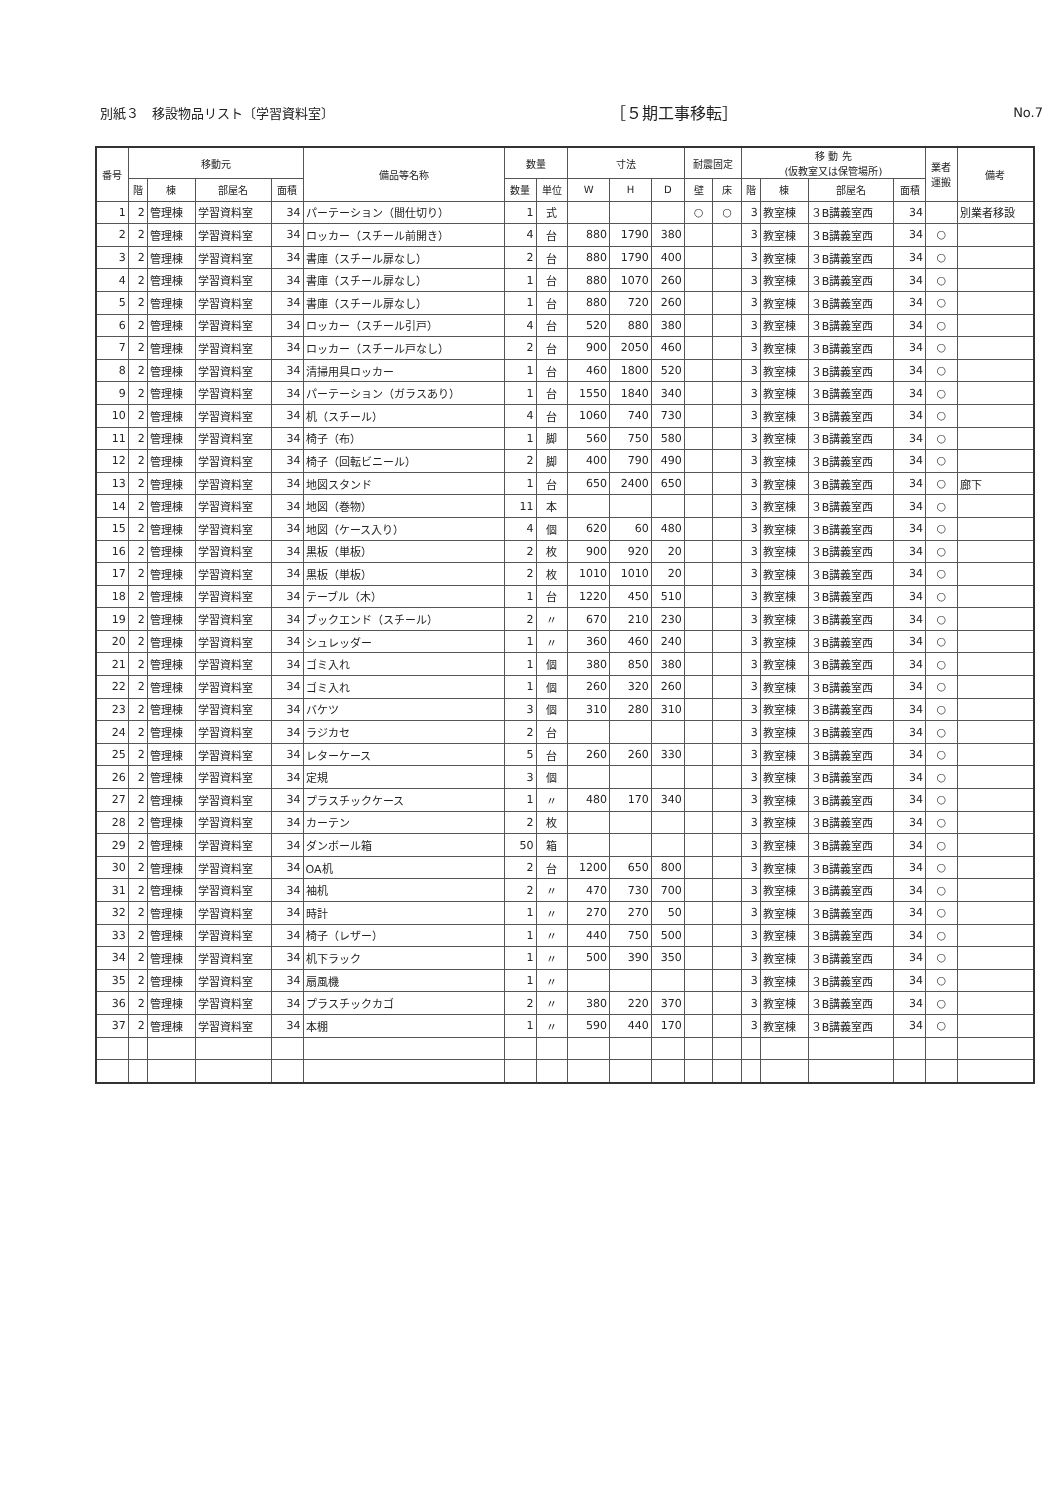別紙３　移設物品リスト〔学習資料室〕 ［５期工事移転］ No.7
| 番号 | 移動元 | | | | 備品等名称 | 数量 | | 寸法 | | | 耐震固定 | | 移 動 先 (仮教室又は保管場所) | | | | 業者 運搬 | 備考 |
| --- | --- | --- | --- | --- | --- | --- | --- | --- | --- | --- | --- | --- | --- | --- | --- | --- | --- | --- |
| | 階 | 棟 | 部屋名 | 面積 | | 数量 | 単位 | W | H | D | 壁 | 床 | 階 | 棟 | 部屋名 | 面積 | | |
| 1 | 2 | 管理棟 | 学習資料室 | 34 | パーテーション（間仕切り） | 1 | 式 | | | | ○ | ○ | 3 | 教室棟 | ３B講義室西 | 34 | | 別業者移設 |
| 2 | 2 | 管理棟 | 学習資料室 | 34 | ロッカー（スチール前開き） | 4 | 台 | 880 | 1790 | 380 | | | 3 | 教室棟 | ３B講義室西 | 34 | ○ | |
| 3 | 2 | 管理棟 | 学習資料室 | 34 | 書庫（スチール扉なし） | 2 | 台 | 880 | 1790 | 400 | | | 3 | 教室棟 | ３B講義室西 | 34 | ○ | |
| 4 | 2 | 管理棟 | 学習資料室 | 34 | 書庫（スチール扉なし） | 1 | 台 | 880 | 1070 | 260 | | | 3 | 教室棟 | ３B講義室西 | 34 | ○ | |
| 5 | 2 | 管理棟 | 学習資料室 | 34 | 書庫（スチール扉なし） | 1 | 台 | 880 | 720 | 260 | | | 3 | 教室棟 | ３B講義室西 | 34 | ○ | |
| 6 | 2 | 管理棟 | 学習資料室 | 34 | ロッカー（スチール引戸） | 4 | 台 | 520 | 880 | 380 | | | 3 | 教室棟 | ３B講義室西 | 34 | ○ | |
| 7 | 2 | 管理棟 | 学習資料室 | 34 | ロッカー（スチール戸なし） | 2 | 台 | 900 | 2050 | 460 | | | 3 | 教室棟 | ３B講義室西 | 34 | ○ | |
| 8 | 2 | 管理棟 | 学習資料室 | 34 | 清掃用具ロッカー | 1 | 台 | 460 | 1800 | 520 | | | 3 | 教室棟 | ３B講義室西 | 34 | ○ | |
| 9 | 2 | 管理棟 | 学習資料室 | 34 | パーテーション（ガラスあり） | 1 | 台 | 1550 | 1840 | 340 | | | 3 | 教室棟 | ３B講義室西 | 34 | ○ | |
| 10 | 2 | 管理棟 | 学習資料室 | 34 | 机（スチール） | 4 | 台 | 1060 | 740 | 730 | | | 3 | 教室棟 | ３B講義室西 | 34 | ○ | |
| 11 | 2 | 管理棟 | 学習資料室 | 34 | 椅子（布） | 1 | 脚 | 560 | 750 | 580 | | | 3 | 教室棟 | ３B講義室西 | 34 | ○ | |
| 12 | 2 | 管理棟 | 学習資料室 | 34 | 椅子（回転ビニール） | 2 | 脚 | 400 | 790 | 490 | | | 3 | 教室棟 | ３B講義室西 | 34 | ○ | |
| 13 | 2 | 管理棟 | 学習資料室 | 34 | 地図スタンド | 1 | 台 | 650 | 2400 | 650 | | | 3 | 教室棟 | ３B講義室西 | 34 | ○ | 廊下 |
| 14 | 2 | 管理棟 | 学習資料室 | 34 | 地図（巻物） | 11 | 本 | | | | | | 3 | 教室棟 | ３B講義室西 | 34 | ○ | |
| 15 | 2 | 管理棟 | 学習資料室 | 34 | 地図（ケース入り） | 4 | 個 | 620 | 60 | 480 | | | 3 | 教室棟 | ３B講義室西 | 34 | ○ | |
| 16 | 2 | 管理棟 | 学習資料室 | 34 | 黒板（単板） | 2 | 枚 | 900 | 920 | 20 | | | 3 | 教室棟 | ３B講義室西 | 34 | ○ | |
| 17 | 2 | 管理棟 | 学習資料室 | 34 | 黒板（単板） | 2 | 枚 | 1010 | 1010 | 20 | | | 3 | 教室棟 | ３B講義室西 | 34 | ○ | |
| 18 | 2 | 管理棟 | 学習資料室 | 34 | テーブル（木） | 1 | 台 | 1220 | 450 | 510 | | | 3 | 教室棟 | ３B講義室西 | 34 | ○ | |
| 19 | 2 | 管理棟 | 学習資料室 | 34 | ブックエンド（スチール） | 2 | 〃 | 670 | 210 | 230 | | | 3 | 教室棟 | ３B講義室西 | 34 | ○ | |
| 20 | 2 | 管理棟 | 学習資料室 | 34 | シュレッダー | 1 | 〃 | 360 | 460 | 240 | | | 3 | 教室棟 | ３B講義室西 | 34 | ○ | |
| 21 | 2 | 管理棟 | 学習資料室 | 34 | ゴミ入れ | 1 | 個 | 380 | 850 | 380 | | | 3 | 教室棟 | ３B講義室西 | 34 | ○ | |
| 22 | 2 | 管理棟 | 学習資料室 | 34 | ゴミ入れ | 1 | 個 | 260 | 320 | 260 | | | 3 | 教室棟 | ３B講義室西 | 34 | ○ | |
| 23 | 2 | 管理棟 | 学習資料室 | 34 | バケツ | 3 | 個 | 310 | 280 | 310 | | | 3 | 教室棟 | ３B講義室西 | 34 | ○ | |
| 24 | 2 | 管理棟 | 学習資料室 | 34 | ラジカセ | 2 | 台 | | | | | | 3 | 教室棟 | ３B講義室西 | 34 | ○ | |
| 25 | 2 | 管理棟 | 学習資料室 | 34 | レターケース | 5 | 台 | 260 | 260 | 330 | | | 3 | 教室棟 | ３B講義室西 | 34 | ○ | |
| 26 | 2 | 管理棟 | 学習資料室 | 34 | 定規 | 3 | 個 | | | | | | 3 | 教室棟 | ３B講義室西 | 34 | ○ | |
| 27 | 2 | 管理棟 | 学習資料室 | 34 | プラスチックケース | 1 | 〃 | 480 | 170 | 340 | | | 3 | 教室棟 | ３B講義室西 | 34 | ○ | |
| 28 | 2 | 管理棟 | 学習資料室 | 34 | カーテン | 2 | 枚 | | | | | | 3 | 教室棟 | ３B講義室西 | 34 | ○ | |
| 29 | 2 | 管理棟 | 学習資料室 | 34 | ダンボール箱 | 50 | 箱 | | | | | | 3 | 教室棟 | ３B講義室西 | 34 | ○ | |
| 30 | 2 | 管理棟 | 学習資料室 | 34 | OA机 | 2 | 台 | 1200 | 650 | 800 | | | 3 | 教室棟 | ３B講義室西 | 34 | ○ | |
| 31 | 2 | 管理棟 | 学習資料室 | 34 | 袖机 | 2 | 〃 | 470 | 730 | 700 | | | 3 | 教室棟 | ３B講義室西 | 34 | ○ | |
| 32 | 2 | 管理棟 | 学習資料室 | 34 | 時計 | 1 | 〃 | 270 | 270 | 50 | | | 3 | 教室棟 | ３B講義室西 | 34 | ○ | |
| 33 | 2 | 管理棟 | 学習資料室 | 34 | 椅子（レザー） | 1 | 〃 | 440 | 750 | 500 | | | 3 | 教室棟 | ３B講義室西 | 34 | ○ | |
| 34 | 2 | 管理棟 | 学習資料室 | 34 | 机下ラック | 1 | 〃 | 500 | 390 | 350 | | | 3 | 教室棟 | ３B講義室西 | 34 | ○ | |
| 35 | 2 | 管理棟 | 学習資料室 | 34 | 扇風機 | 1 | 〃 | | | | | | 3 | 教室棟 | ３B講義室西 | 34 | ○ | |
| 36 | 2 | 管理棟 | 学習資料室 | 34 | プラスチックカゴ | 2 | 〃 | 380 | 220 | 370 | | | 3 | 教室棟 | ３B講義室西 | 34 | ○ | |
| 37 | 2 | 管理棟 | 学習資料室 | 34 | 本棚 | 1 | 〃 | 590 | 440 | 170 | | | 3 | 教室棟 | ３B講義室西 | 34 | ○ | |